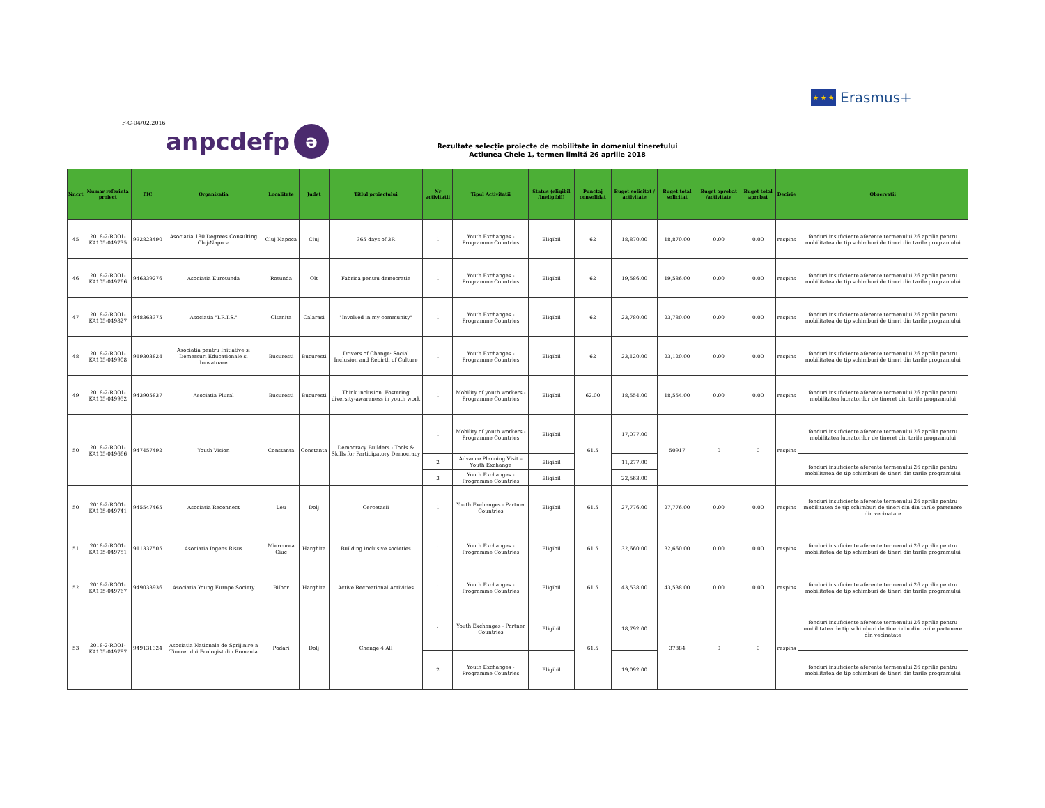★ ★ ★
Erasmus+
F-C-04/02.2016
anpcdefp ə
Rezultate selecție proiecte de mobilitate in domeniul tineretului
Actiunea Cheie 1, termen limită 26 aprilie 2018
| Nr.crt | Numar referinta proiect | PIC | Organizatia | Localitate | Judet | Titlul proiectului | Nr activitatii | Tipul Activitatii | Status (eligibil /ineligibil) | Punctaj consolidat | Buget solicitat / activitate | Buget total solicitat | Buget aprobat /activitate | Buget total aprobat | Decizie | Observatii |
| --- | --- | --- | --- | --- | --- | --- | --- | --- | --- | --- | --- | --- | --- | --- | --- | --- |
| 45 | 2018-2-RO01-KA105-049735 | 932823490 | Asociatia 180 Degrees Consulting Cluj-Napoca | Cluj Napoca | Cluj | 365 days of 3R | 1 | Youth Exchanges - Programme Countries | Eligibil | 62 | 18,870.00 | 18,870.00 | 0.00 | 0.00 | respins | fonduri insuficiente aferente termenului 26 aprilie pentru mobilitatea de tip schimburi de tineri din tarile programului |
| 46 | 2018-2-RO01-KA105-049766 | 946339276 | Asociatia Eurotunda | Rotunda | Olt | Fabrica pentru democratie | 1 | Youth Exchanges - Programme Countries | Eligibil | 62 | 19,586.00 | 19,586.00 | 0.00 | 0.00 | respins | fonduri insuficiente aferente termenului 26 aprilie pentru mobilitatea de tip schimburi de tineri din tarile programului |
| 47 | 2018-2-RO01-KA105-049827 | 948363375 | Asociatia "I.R.I.S." | Oltenita | Calarasi | "Involved in my community" | 1 | Youth Exchanges - Programme Countries | Eligibil | 62 | 23,780.00 | 23,780.00 | 0.00 | 0.00 | respins | fonduri insuficiente aferente termenului 26 aprilie pentru mobilitatea de tip schimburi de tineri din tarile programului |
| 48 | 2018-2-RO01-KA105-049908 | 919303824 | Asociatia pentru Initiative si Demersuri Educationale si Inovatoare | Bucuresti | Bucuresti | Drivers of Change: Social Inclusion and Rebirth of Culture | 1 | Youth Exchanges - Programme Countries | Eligibil | 62 | 23,120.00 | 23,120.00 | 0.00 | 0.00 | respins | fonduri insuficiente aferente termenului 26 aprilie pentru mobilitatea de tip schimburi de tineri din tarile programului |
| 49 | 2018-2-RO01-KA105-049952 | 943905837 | Asociatia Plural | Bucuresti | Bucuresti | Think inclusion. Fostering diversity-awareness in youth work | 1 | Mobility of youth workers - Programme Countries | Eligibil | 62.00 | 18,554.00 | 18,554.00 | 0.00 | 0.00 | respins | fonduri insuficiente aferente termenului 26 aprilie pentru mobilitatea lucratorilor de tineret din tarile programului |
| 50 | 2018-2-RO01-KA105-049666 | 947457492 | Youth Vision | Constanta | Constanta | Democracy Builders - Tools & Skills for Participatory Democracy | 1 | Mobility of youth workers - Programme Countries | Eligibil | 61.5 | 17,077.00 | 50917 | 0 | 0 | respins | fonduri insuficiente aferente termenului 26 aprilie pentru mobilitatea lucratorilor de tineret din tarile programului |
| | | | | | | | 2 | Advance Planning Visit – Youth Exchange | Eligibil | | 11,277.00 | | | | | fonduri insuficiente aferente termenului 26 aprilie pentru mobilitatea de tip schimburi de tineri din tarile programului |
| | | | | | | | 3 | Youth Exchanges - Programme Countries | Eligibil | | 22,563.00 | | | | | |
| 50 | 2018-2-RO01-KA105-049741 | 945547465 | Asociatia Reconnect | Leu | Dolj | Cercetasii | 1 | Youth Exchanges - Partner Countries | Eligibil | 61.5 | 27,776.00 | 27,776.00 | 0.00 | 0.00 | respins | fonduri insuficiente aferente termenului 26 aprilie pentru mobilitatea de tip schimburi de tineri din din tarile partenere din vecinatate |
| 51 | 2018-2-RO01-KA105-049751 | 911337505 | Asociatia Ingens Risus | Miercurea Ciuc | Harghita | Building inclusive societies | 1 | Youth Exchanges - Programme Countries | Eligibil | 61.5 | 32,660.00 | 32,660.00 | 0.00 | 0.00 | respins | fonduri insuficiente aferente termenului 26 aprilie pentru mobilitatea de tip schimburi de tineri din tarile programului |
| 52 | 2018-2-RO01-KA105-049767 | 949033936 | Asociatia Young Europe Society | Bilbor | Harghita | Active Recreational Activities | 1 | Youth Exchanges - Programme Countries | Eligibil | 61.5 | 43,538.00 | 43,538.00 | 0.00 | 0.00 | respins | fonduri insuficiente aferente termenului 26 aprilie pentru mobilitatea de tip schimburi de tineri din tarile programului |
| 53 | 2018-2-RO01-KA105-049787 | 949131324 | Asociatia Nationala de Sprijinire a Tineretului Ecologist din Romania | Podari | Dolj | Change 4 All | 1 | Youth Exchanges - Partner Countries | Eligibil | 61.5 | 18,792.00 | 37884 | 0 | 0 | respins | fonduri insuficiente aferente termenului 26 aprilie pentru mobilitatea de tip schimburi de tineri din din tarile partenere din vecinatate |
| | | | | | | | 2 | Youth Exchanges - Programme Countries | Eligibil | | 19,092.00 | | | | | fonduri insuficiente aferente termenului 26 aprilie pentru mobilitatea de tip schimburi de tineri din tarile programului |